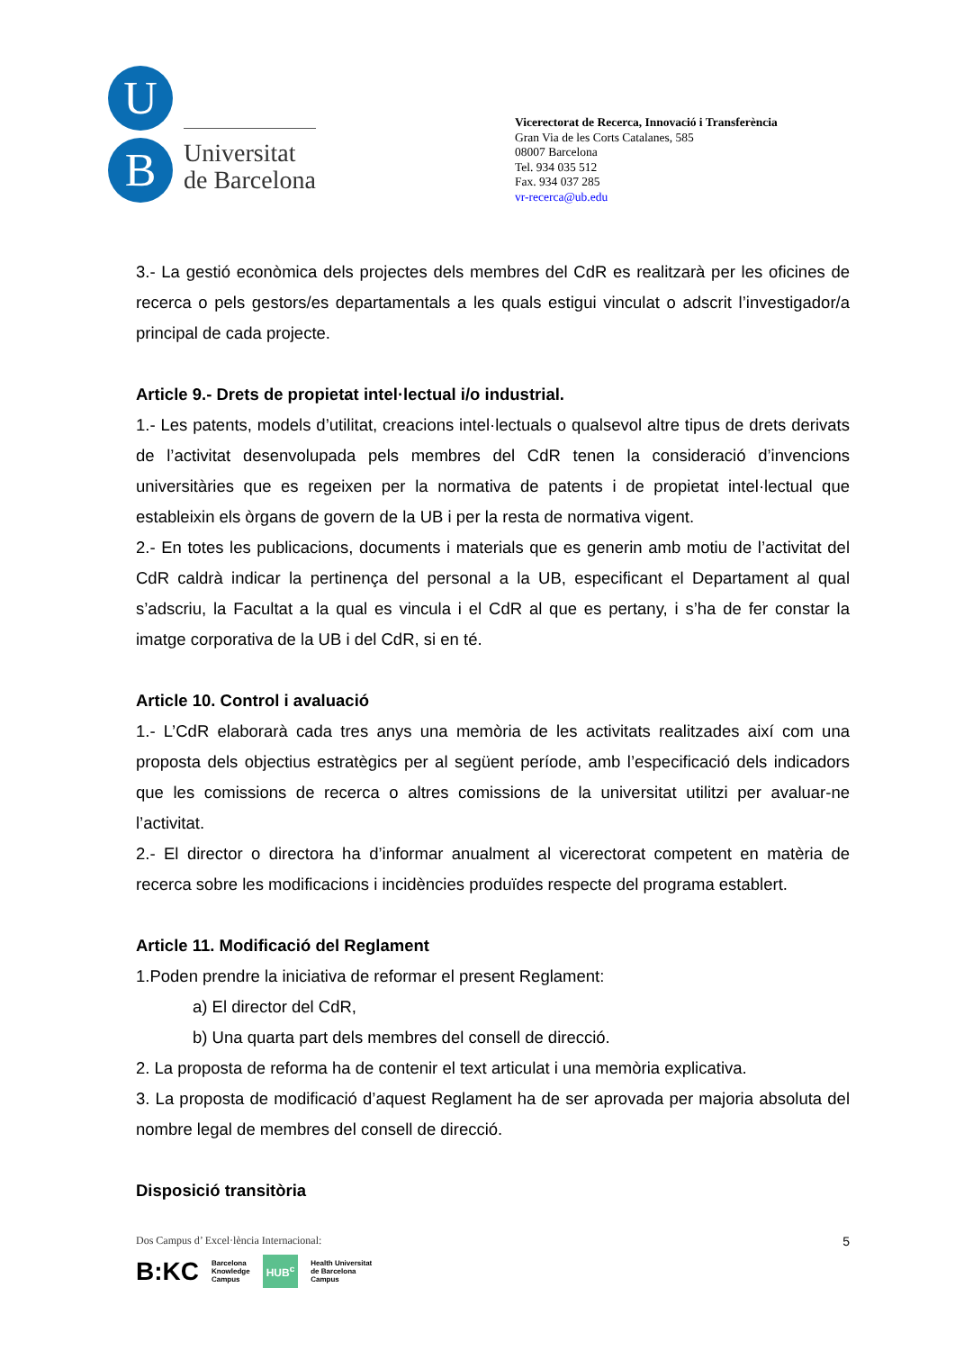U
B
Universitat
de Barcelona
Vicerectorat de Recerca, Innovació i Transferència
Gran Via de les Corts Catalanes, 585
08007 Barcelona
Tel. 934 035 512
Fax. 934 037 285
vr-recerca@ub.edu
3.- La gestió econòmica dels projectes dels membres del CdR es realitzarà per les oficines de recerca o pels gestors/es departamentals a les quals estigui vinculat o adscrit l’investigador/a principal de cada projecte.
Article 9.- Drets de propietat intel·lectual i/o industrial.
1.- Les patents, models d’utilitat, creacions intel·lectuals o qualsevol altre tipus de drets derivats de l’activitat desenvolupada pels membres del CdR tenen la consideració d’invencions universitàries que es regeixen per la normativa de patents i de propietat intel·lectual que estableixin els òrgans de govern de la UB i per la resta de normativa vigent.
2.- En totes les publicacions, documents i materials que es generin amb motiu de l’activitat del CdR caldrà indicar la pertinença del personal a la UB, especificant el Departament al qual s’adscriu, la Facultat a la qual es vincula i el CdR al que es pertany, i s’ha de fer constar la imatge corporativa de la UB i del CdR, si en té.
Article 10. Control i avaluació
1.- L’CdR elaborarà cada tres anys una memòria de les activitats realitzades així com una proposta dels objectius estratègics per al següent període, amb l’especificació dels indicadors que les comissions de recerca o altres comissions de la universitat utilitzi per avaluar-ne l’activitat.
2.- El director o directora ha d’informar anualment al vicerectorat competent en matèria de recerca sobre les modificacions i incidències produïdes respecte del programa establert.
Article 11. Modificació del Reglament
1.Poden prendre la iniciativa de reformar el present Reglament:
a) El director del CdR,
b) Una quarta part dels membres del consell de direcció.
2. La proposta de reforma ha de contenir el text articulat i una memòria explicativa.
3. La proposta de modificació d’aquest Reglament ha de ser aprovada per majoria absoluta del nombre legal de membres del consell de direcció.
Disposició transitòria
Dos Campus d’ Excel·lència Internacional:
B:KC Barcelona
Knowledge
Campus HUB<sup>c</sup> Health Universitat
de Barcelona
Campus
5